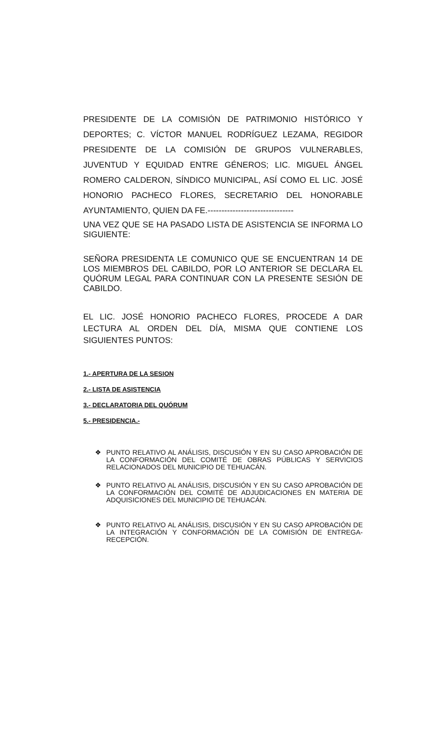PRESIDENTE DE LA COMISIÓN DE PATRIMONIO HISTÓRICO Y DEPORTES; C. VÍCTOR MANUEL RODRÍGUEZ LEZAMA, REGIDOR PRESIDENTE DE LA COMISIÓN DE GRUPOS VULNERABLES, JUVENTUD Y EQUIDAD ENTRE GÉNEROS; LIC. MIGUEL ÁNGEL ROMERO CALDERON, SÍNDICO MUNICIPAL, ASÍ COMO EL LIC. JOSÉ HONORIO PACHECO FLORES, SECRETARIO DEL HONORABLE AYUNTAMIENTO, QUIEN DA FE.-------------------------------
UNA VEZ QUE SE HA PASADO LISTA DE ASISTENCIA SE INFORMA LO SIGUIENTE:
SEÑORA PRESIDENTA LE COMUNICO QUE SE ENCUENTRAN 14 DE LOS MIEMBROS DEL CABILDO, POR LO ANTERIOR SE DECLARA EL QUÓRUM LEGAL PARA CONTINUAR CON LA PRESENTE SESIÓN DE CABILDO.
EL LIC. JOSÉ HONORIO PACHECO FLORES, PROCEDE A DAR LECTURA AL ORDEN DEL DÍA, MISMA QUE CONTIENE LOS SIGUIENTES PUNTOS:
1.- APERTURA DE LA SESION
2.- LISTA DE ASISTENCIA
3.- DECLARATORIA DEL QUÓRUM
5.- PRESIDENCIA.-
❖ PUNTO RELATIVO AL ANÁLISIS, DISCUSIÓN Y EN SU CASO APROBACIÓN DE LA CONFORMACIÓN DEL COMITÉ DE OBRAS PÚBLICAS Y SERVICIOS RELACIONADOS DEL MUNICIPIO DE TEHUACÁN.
❖ PUNTO RELATIVO AL ANÁLISIS, DISCUSIÓN Y EN SU CASO APROBACIÓN DE LA CONFORMACIÓN DEL COMITÉ DE ADJUDICACIONES EN MATERIA DE ADQUISICIONES DEL MUNICIPIO DE TEHUACÁN.
❖ PUNTO RELATIVO AL ANÁLISIS, DISCUSIÓN Y EN SU CASO APROBACIÓN DE LA INTEGRACIÓN Y CONFORMACIÓN DE LA COMISIÓN DE ENTREGA-RECEPCIÓN.